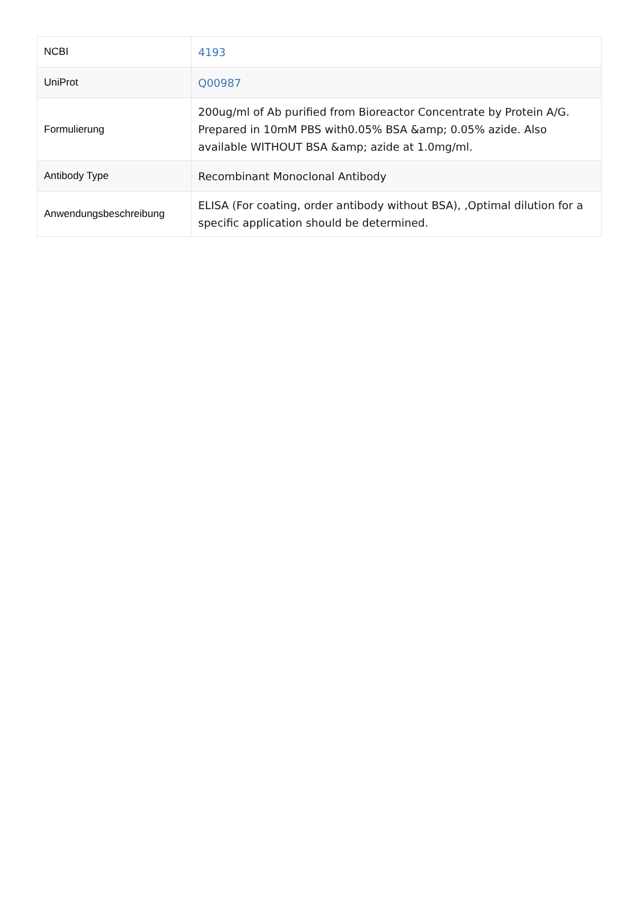| NCBI | 4193 |
| UniProt | Q00987 |
| Formulierung | 200ug/ml of Ab purified from Bioreactor Concentrate by Protein A/G. Prepared in 10mM PBS with0.05% BSA &amp; 0.05% azide. Also available WITHOUT BSA &amp; azide at 1.0mg/ml. |
| Antibody Type | Recombinant Monoclonal Antibody |
| Anwendungsbeschreibung | ELISA (For coating, order antibody without BSA), ,Optimal dilution for a specific application should be determined. |